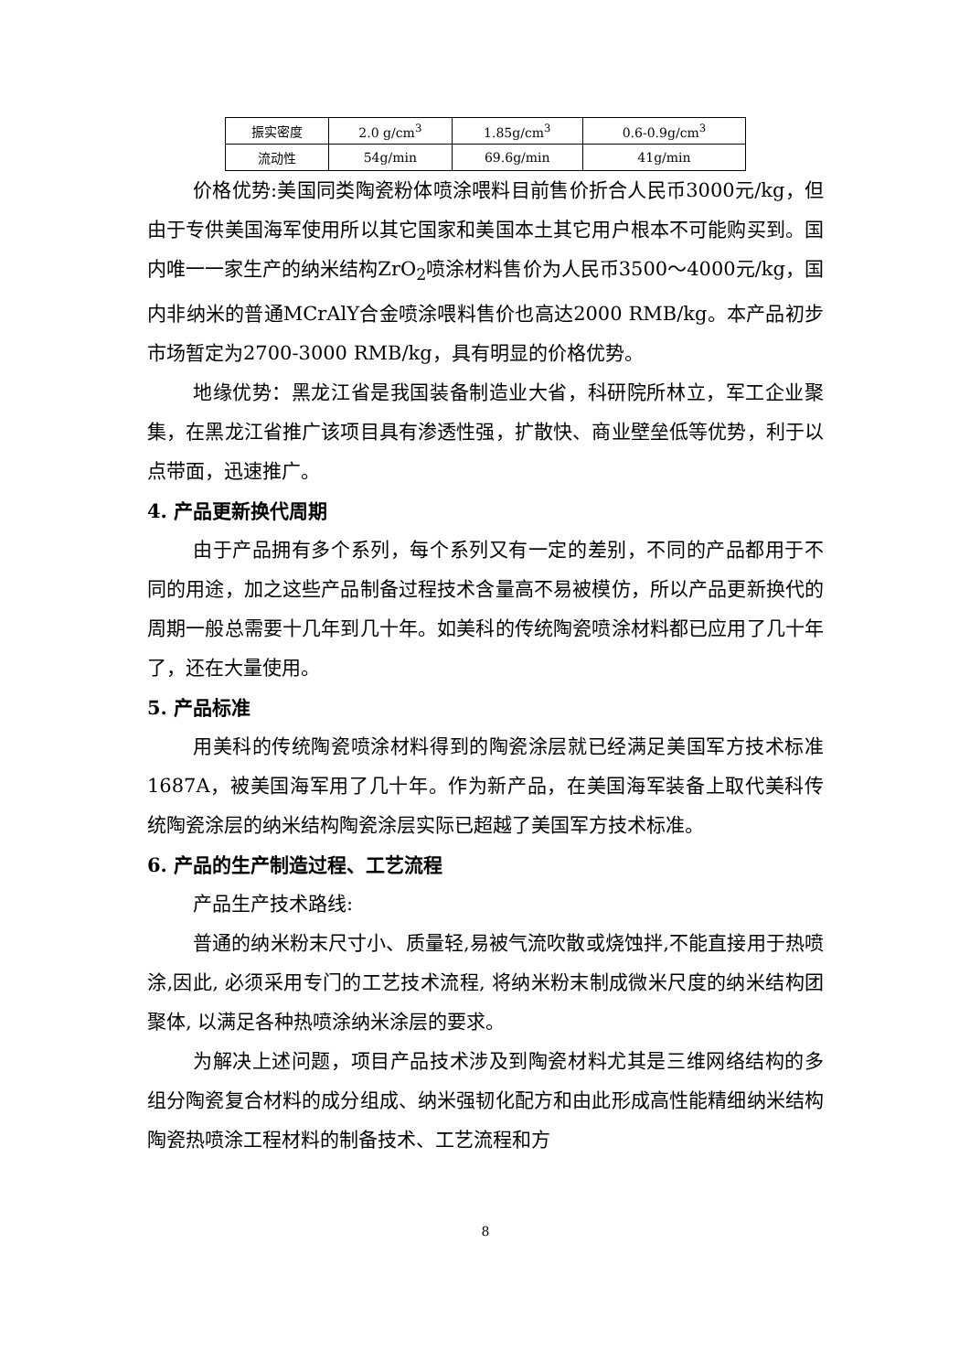| 振实密度 | 2.0 g/cm<sup>3</sup> | 1.85g/cm<sup>3</sup> | 0.6-0.9g/cm<sup>3</sup> |
| 流动性 | 54g/min | 69.6g/min | 41g/min |
价格优势:美国同类陶瓷粉体喷涂喂料目前售价折合人民币3000元/kg，但由于专供美国海军使用所以其它国家和美国本土其它用户根本不可能购买到。国内唯一一家生产的纳米结构ZrO<sub>2</sub>喷涂材料售价为人民币3500～4000元/kg，国内非纳米的普通MCrAlY合金喷涂喂料售价也高达2000 RMB/kg。本产品初步市场暂定为2700-3000 RMB/kg，具有明显的价格优势。
地缘优势：黑龙江省是我国装备制造业大省，科研院所林立，军工企业聚集，在黑龙江省推广该项目具有渗透性强，扩散快、商业壁垒低等优势，利于以点带面，迅速推广。
4. 产品更新换代周期
由于产品拥有多个系列，每个系列又有一定的差别，不同的产品都用于不同的用途，加之这些产品制备过程技术含量高不易被模仿，所以产品更新换代的周期一般总需要十几年到几十年。如美科的传统陶瓷喷涂材料都已应用了几十年了，还在大量使用。
5. 产品标准
用美科的传统陶瓷喷涂材料得到的陶瓷涂层就已经满足美国军方技术标准1687A，被美国海军用了几十年。作为新产品，在美国海军装备上取代美科传统陶瓷涂层的纳米结构陶瓷涂层实际已超越了美国军方技术标准。
6. 产品的生产制造过程、工艺流程
产品生产技术路线:
普通的纳米粉末尺寸小、质量轻,易被气流吹散或烧蚀拌,不能直接用于热喷涂,因此, 必须采用专门的工艺技术流程, 将纳米粉末制成微米尺度的纳米结构团聚体, 以满足各种热喷涂纳米涂层的要求。
为解决上述问题，项目产品技术涉及到陶瓷材料尤其是三维网络结构的多组分陶瓷复合材料的成分组成、纳米强韧化配方和由此形成高性能精细纳米结构陶瓷热喷涂工程材料的制备技术、工艺流程和方
8